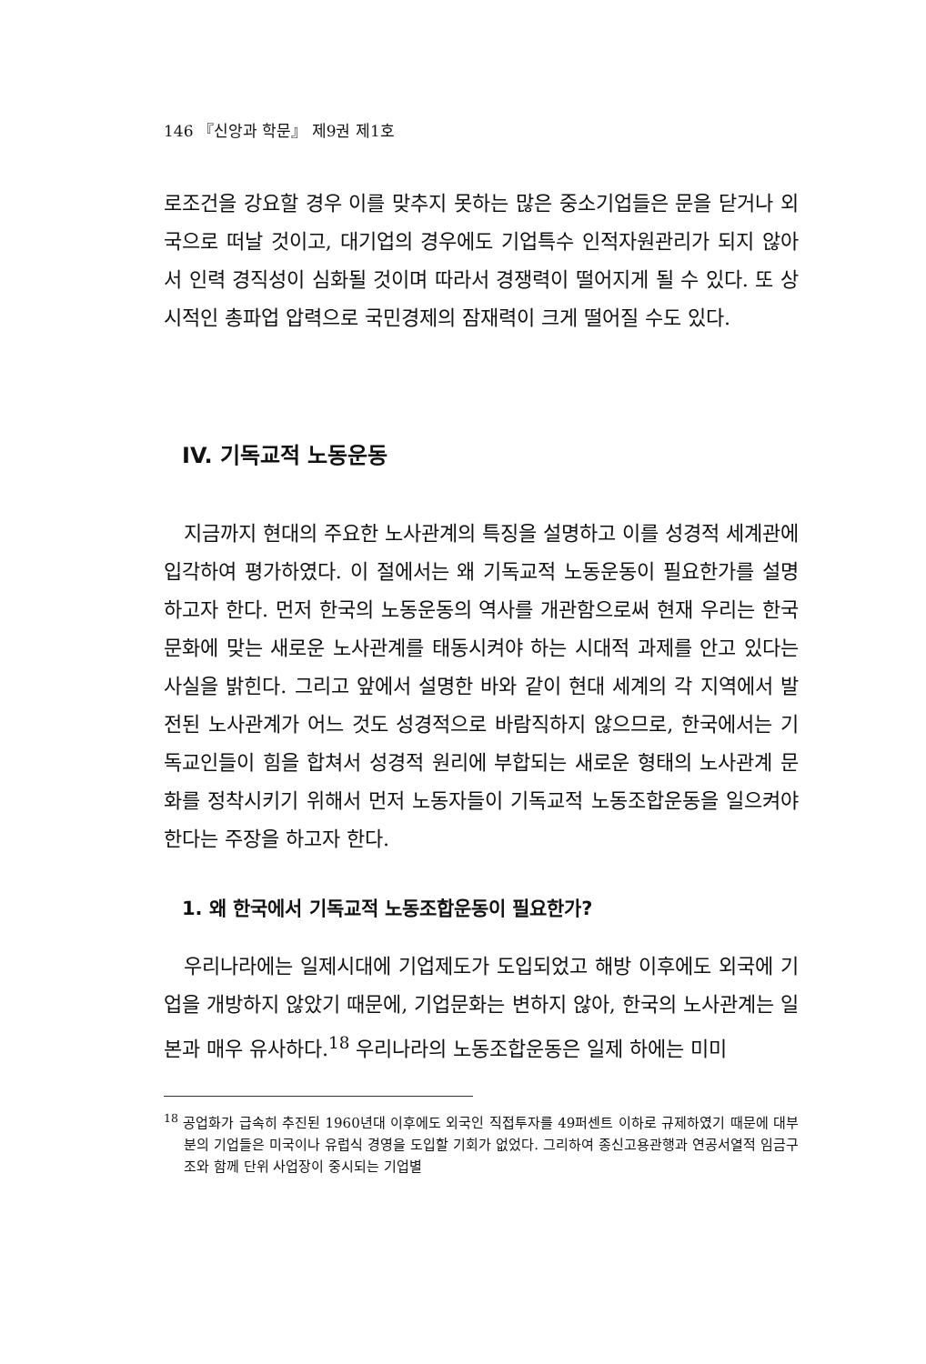146 『신앙과 학문』 제9권 제1호
로조건을 강요할 경우 이를 맞추지 못하는 많은 중소기업들은 문을 닫거나 외국으로 떠날 것이고, 대기업의 경우에도 기업특수 인적자원관리가 되지 않아서 인력 경직성이 심화될 것이며 따라서 경쟁력이 떨어지게 될 수 있다. 또 상시적인 총파업 압력으로 국민경제의 잠재력이 크게 떨어질 수도 있다.
IV. 기독교적 노동운동
지금까지 현대의 주요한 노사관계의 특징을 설명하고 이를 성경적 세계관에 입각하여 평가하였다. 이 절에서는 왜 기독교적 노동운동이 필요한가를 설명하고자 한다. 먼저 한국의 노동운동의 역사를 개관함으로써 현재 우리는 한국 문화에 맞는 새로운 노사관계를 태동시켜야 하는 시대적 과제를 안고 있다는 사실을 밝힌다. 그리고 앞에서 설명한 바와 같이 현대 세계의 각 지역에서 발전된 노사관계가 어느 것도 성경적으로 바람직하지 않으므로, 한국에서는 기독교인들이 힘을 합쳐서 성경적 원리에 부합되는 새로운 형태의 노사관계 문화를 정착시키기 위해서 먼저 노동자들이 기독교적 노동조합운동을 일으켜야 한다는 주장을 하고자 한다.
1. 왜 한국에서 기독교적 노동조합운동이 필요한가?
우리나라에는 일제시대에 기업제도가 도입되었고 해방 이후에도 외국에 기업을 개방하지 않았기 때문에, 기업문화는 변하지 않아, 한국의 노사관계는 일본과 매우 유사하다.<sup>18</sup> 우리나라의 노동조합운동은 일제 하에는 미미
<sup>18</sup> 공업화가 급속히 추진된 1960년대 이후에도 외국인 직접투자를 49퍼센트 이하로 규제하였기 때문에 대부분의 기업들은 미국이나 유럽식 경영을 도입할 기회가 없었다. 그리하여 종신고용관행과 연공서열적 임금구조와 함께 단위 사업장이 중시되는 기업별